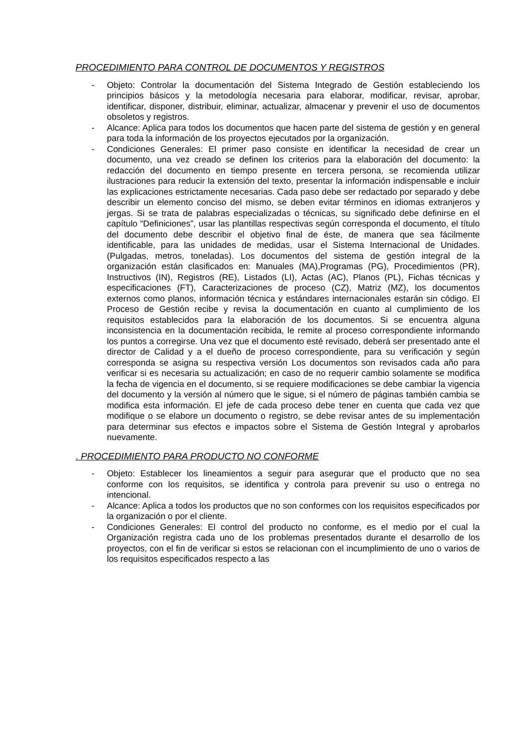PROCEDIMIENTO PARA CONTROL DE DOCUMENTOS Y REGISTROS
- Objeto: Controlar la documentación del Sistema Integrado de Gestión estableciendo los principios básicos y la metodología necesaria para elaborar, modificar, revisar, aprobar, identificar, disponer, distribuir, eliminar, actualizar, almacenar y prevenir el uso de documentos obsoletos y registros.
- Alcance: Aplica para todos los documentos que hacen parte del sistema de gestión y en general para toda la información de los proyectos ejecutados por la organización.
- Condiciones Generales: El primer paso consiste en identificar la necesidad de crear un documento, una vez creado se definen los criterios para la elaboración del documento: la redacción del documento en tiempo presente en tercera persona, se recomienda utilizar ilustraciones para reducir la extensión del texto, presentar la información indispensable e incluir las explicaciones estrictamente necesarias. Cada paso debe ser redactado por separado y debe describir un elemento conciso del mismo, se deben evitar términos en idiomas extranjeros y jergas. Si se trata de palabras especializadas o técnicas, su significado debe definirse en el capítulo “Definiciones”, usar las plantillas respectivas según corresponda el documento, el título del documento debe describir el objetivo final de éste, de manera que sea fácilmente identificable, para las unidades de medidas, usar el Sistema Internacional de Unidades. (Pulgadas, metros, toneladas). Los documentos del sistema de gestión integral de la organización están clasificados en: Manuales (MA),Programas (PG), Procedimientos (PR), Instructivos (IN), Registros (RE), Listados (LI), Actas (AC), Planos (PL), Fichas técnicas y especificaciones (FT), Caracterizaciones de proceso (CZ), Matriz (MZ), los documentos externos como planos, información técnica y estándares internacionales estarán sin código. El Proceso de Gestión recibe y revisa la documentación en cuanto al cumplimiento de los requisitos establecidos para la elaboración de los documentos. Si se encuentra alguna inconsistencia en la documentación recibida, le remite al proceso correspondiente informando los puntos a corregirse. Una vez que el documento esté revisado, deberá ser presentado ante el director de Calidad y a el dueño de proceso correspondiente, para su verificación y según corresponda se asigna su respectiva versión Los documentos son revisados cada año para verificar si es necesaria su actualización; en caso de no requerir cambio solamente se modifica la fecha de vigencia en el documento, si se requiere modificaciones se debe cambiar la vigencia del documento y la versión al número que le sigue, si el número de páginas también cambia se modifica esta información. El jefe de cada proceso debe tener en cuenta que cada vez que modifique o se elabore un documento o registro, se debe revisar antes de su implementación para determinar sus efectos e impactos sobre el Sistema de Gestión Integral y aprobarlos nuevamente.
. PROCEDIMIENTO PARA PRODUCTO NO CONFORME
- Objeto: Establecer los lineamientos a seguir para asegurar que el producto que no sea conforme con los requisitos, se identifica y controla para prevenir su uso o entrega no intencional.
- Alcance: Aplica a todos los productos que no son conformes con los requisitos especificados por la organización o por el cliente.
- Condiciones Generales: El control del producto no conforme, es el medio por el cual la Organización registra cada uno de los problemas presentados durante el desarrollo de los proyectos, con el fin de verificar si estos se relacionan con el incumplimiento de uno o varios de los requisitos especificados respecto a las